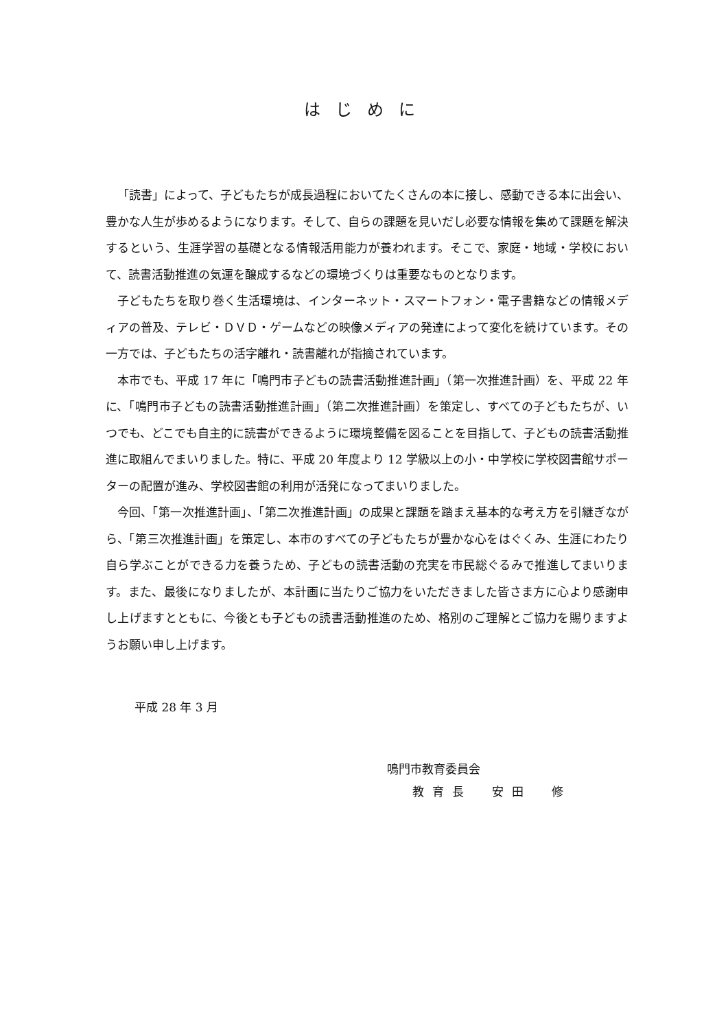はじめに
「読書」によって、子どもたちが成長過程においてたくさんの本に接し、感動できる本に出会い、豊かな人生が歩めるようになります。そして、自らの課題を見いだし必要な情報を集めて課題を解決するという、生涯学習の基礎となる情報活用能力が養われます。そこで、家庭・地域・学校において、読書活動推進の気運を醸成するなどの環境づくりは重要なものとなります。
子どもたちを取り巻く生活環境は、インターネット・スマートフォン・電子書籍などの情報メディアの普及、テレビ・ＤＶＤ・ゲームなどの映像メディアの発達によって変化を続けています。その一方では、子どもたちの活字離れ・読書離れが指摘されています。
本市でも、平成 17 年に「鳴門市子どもの読書活動推進計画」（第一次推進計画）を、平成 22 年に、「鳴門市子どもの読書活動推進計画」（第二次推進計画）を策定し、すべての子どもたちが、いつでも、どこでも自主的に読書ができるように環境整備を図ることを目指して、子どもの読書活動推進に取組んでまいりました。特に、平成 20 年度より 12 学級以上の小・中学校に学校図書館サポーターの配置が進み、学校図書館の利用が活発になってまいりました。
今回、「第一次推進計画」、「第二次推進計画」の成果と課題を踏まえ基本的な考え方を引継ぎながら、「第三次推進計画」を策定し、本市のすべての子どもたちが豊かな心をはぐくみ、生涯にわたり自ら学ぶことができる力を養うため、子どもの読書活動の充実を市民総ぐるみで推進してまいります。また、最後になりましたが、本計画に当たりご協力をいただきました皆さま方に心より感謝申し上げますとともに、今後とも子どもの読書活動推進のため、格別のご理解とご協力を賜りますようお願い申し上げます。
平成 28 年 3 月
鳴門市教育委員会
教育長　安田　修